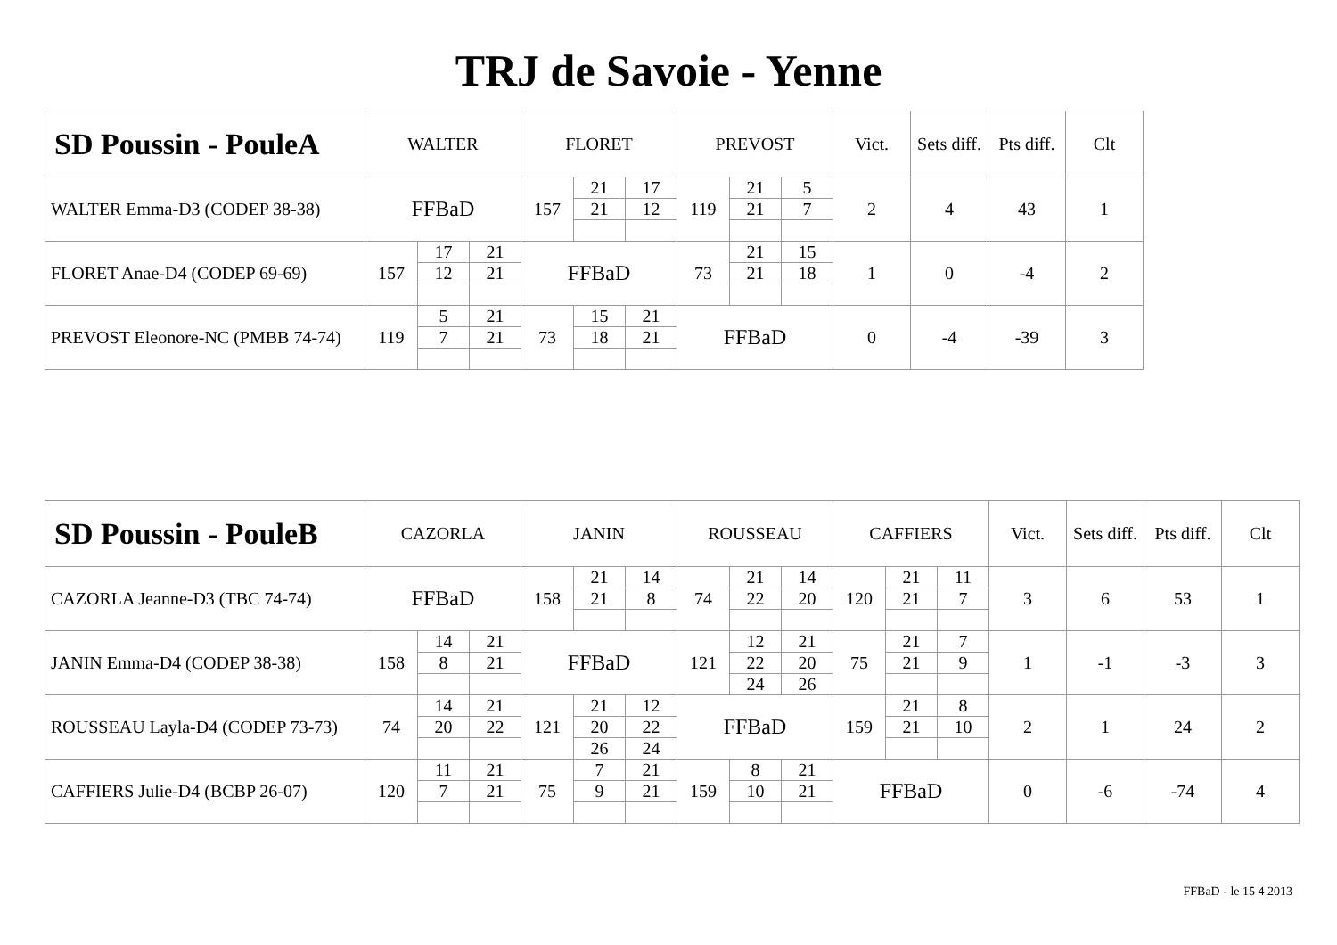TRJ de Savoie - Yenne
| SD Poussin - PouleA | WALTER | | | FLORET | | | PREVOST | | | Vict. | Sets diff. | Pts diff. | Clt |
| --- | --- | --- | --- | --- | --- | --- | --- | --- | --- | --- | --- | --- | --- |
| WALTER Emma-D3 (CODEP 38-38) | FFBaD | | | 157 | 21 | 17 | 119 | 21 | 5 | 2 | 4 | 43 | 1 |
| | | | | | 21 | 12 | | 21 | 7 | | | | |
| FLORET Anae-D4 (CODEP 69-69) | 157 | 17 | 21 | FFBaD | | | 73 | 21 | 15 | 1 | 0 | -4 | 2 |
| | | 12 | 21 | | | | | 21 | 18 | | | | |
| PREVOST Eleonore-NC (PMBB 74-74) | 119 | 5 | 21 | 73 | 15 | 21 | FFBaD | | | 0 | -4 | -39 | 3 |
| | | 7 | 21 | | 18 | 21 | | | | | | | |
| SD Poussin - PouleB | CAZORLA | | | JANIN | | | ROUSSEAU | | | CAFFIERS | | | Vict. | Sets diff. | Pts diff. | Clt |
| --- | --- | --- | --- | --- | --- | --- | --- | --- | --- | --- | --- | --- | --- | --- | --- | --- |
| CAZORLA Jeanne-D3 (TBC 74-74) | FFBaD | | | 158 | 21 | 14 | 74 | 21 | 14 | 120 | 21 | 11 | 3 | 6 | 53 | 1 |
| | | | | | 21 | 8 | | 22 | 20 | | 21 | 7 | | | | |
| JANIN Emma-D4 (CODEP 38-38) | 158 | 14 | 21 | FFBaD | | | 121 | 12 | 21 | 75 | 21 | 7 | 1 | -1 | -3 | 3 |
| | | 8 | 21 | | | | | 22 | 20 | | 21 | 9 | | | | |
| | | | | | | | | 24 | 26 | | | | | | | |
| ROUSSEAU Layla-D4 (CODEP 73-73) | 74 | 14 | 21 | 121 | 21 | 12 | FFBaD | | | 159 | 21 | 8 | 2 | 1 | 24 | 2 |
| | | 20 | 22 | | 20 | 22 | | | | | 21 | 10 | | | | |
| | | | | | 26 | 24 | | | | | | | | | | |
| CAFFIERS Julie-D4 (BCBP 26-07) | 120 | 11 | 21 | 75 | 7 | 21 | 159 | 8 | 21 | FFBaD | | | 0 | -6 | -74 | 4 |
| | | 7 | 21 | | 9 | 21 | | 10 | 21 | | | | | | | |
FFBaD - le 15 4 2013